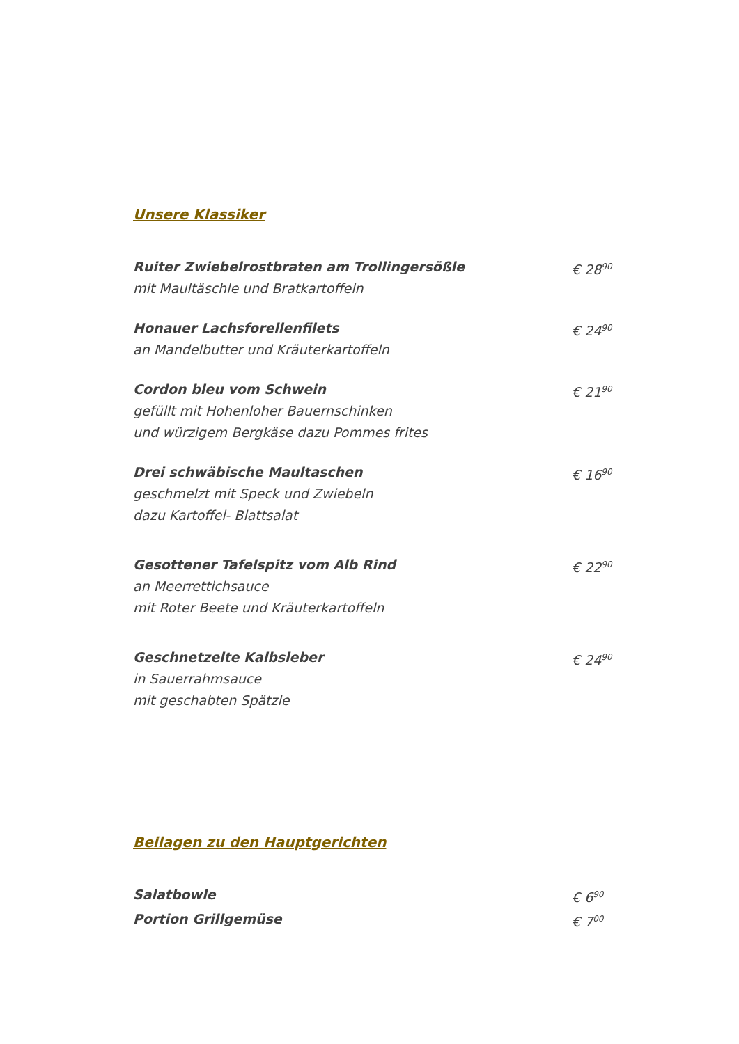Unsere Klassiker
Ruiter Zwiebelrostbraten am Trollingersößle
mit Maultäschle und Bratkartoffeln
€ 28<sup>90</sup>
Honauer Lachsforellenfilets
an Mandelbutter und Kräuterkartoffeln
€ 24<sup>90</sup>
Cordon bleu vom Schwein
gefüllt mit Hohenloher Bauernschinken
und würzigem Bergkäse dazu Pommes frites
€ 21<sup>90</sup>
Drei schwäbische Maultaschen
geschmelzt mit Speck und Zwiebeln
dazu Kartoffel- Blattsalat
€ 16<sup>90</sup>
Gesottener Tafelspitz vom Alb Rind
an Meerrettichsauce
mit Roter Beete und Kräuterkartoffeln
€ 22<sup>90</sup>
Geschnetzelte Kalbsleber
in Sauerrahmsauce
mit geschabten Spätzle
€ 24<sup>90</sup>
Beilagen zu den Hauptgerichten
Salatbowle € 6<sup>90</sup>
Portion Grillgemüse € 7<sup>00</sup>